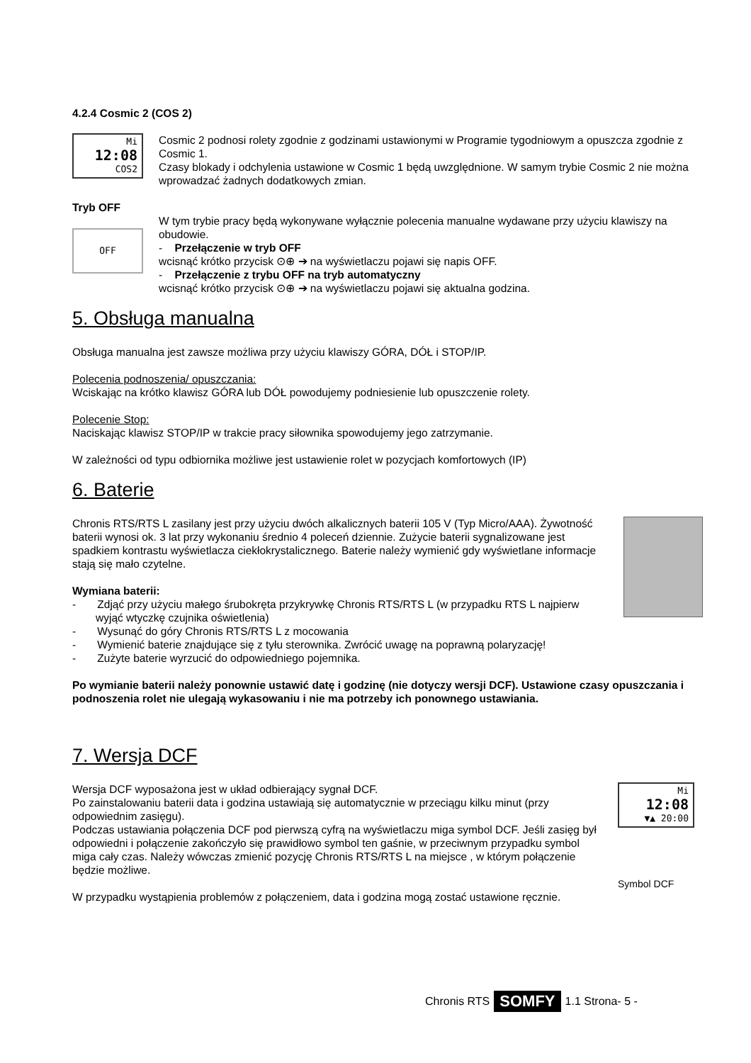4.2.4 Cosmic 2 (COS 2)
Mi
12:08
COS2
Cosmic 2 podnosi rolety zgodnie z godzinami ustawionymi w Programie tygodniowym a opuszcza zgodnie z Cosmic 1.
Czasy blokady i odchylenia ustawione w Cosmic 1 będą uwzględnione. W samym trybie Cosmic 2 nie można wprowadzać żadnych dodatkowych zmian.
Tryb OFF
OFF
W tym trybie pracy będą wykonywane wyłącznie polecenia manualne wydawane przy użyciu klawiszy na obudowie.
- Przełączenie w tryb OFF
wcisnąć krótko przycisk ⊙⊕ ➔ na wyświetlaczu pojawi się napis OFF.
- Przełączenie z trybu OFF na tryb automatyczny
wcisnąć krótko przycisk ⊙⊕ ➔ na wyświetlaczu pojawi się aktualna godzina.
5. Obsługa manualna
Obsługa manualna jest zawsze możliwa przy użyciu klawiszy GÓRA, DÓŁ i STOP/IP.
Polecenia podnoszenia/ opuszczania:
Wciskając na krótko klawisz GÓRA lub DÓŁ powodujemy podniesienie lub opuszczenie rolety.
Polecenie Stop:
Naciskając klawisz STOP/IP w trakcie pracy siłownika spowodujemy jego zatrzymanie.
W zależności od typu odbiornika możliwe jest ustawienie rolet w pozycjach komfortowych (IP)
6. Baterie
Chronis RTS/RTS L zasilany jest przy użyciu dwóch alkalicznych baterii 105 V (Typ Micro/AAA). Żywotność baterii wynosi ok. 3 lat przy wykonaniu średnio 4 poleceń dziennie. Zużycie baterii sygnalizowane jest spadkiem kontrastu wyświetlacza ciekłokrystalicznego. Baterie należy wymienić gdy wyświetlane informacje stają się mało czytelne.
Wymiana baterii:
- Zdjąć przy użyciu małego śrubokręta przykrywkę Chronis RTS/RTS L (w przypadku RTS L najpierw wyjąć wtyczkę czujnika oświetlenia)
- Wysunąć do góry Chronis RTS/RTS L z mocowania
- Wymienić baterie znajdujące się z tyłu sterownika. Zwrócić uwagę na poprawną polaryzację!
- Zużyte baterie wyrzucić do odpowiedniego pojemnika.
Po wymianie baterii należy ponownie ustawić datę i godzinę (nie dotyczy wersji DCF). Ustawione czasy opuszczania i podnoszenia rolet nie ulegają wykasowaniu i nie ma potrzeby ich ponownego ustawiania.
7. Wersja DCF
Wersja DCF wyposażona jest w układ odbierający sygnał DCF.
Po zainstalowaniu baterii data i godzina ustawiają się automatycznie w przeciągu kilku minut (przy odpowiednim zasięgu).
Podczas ustawiania połączenia DCF pod pierwszą cyfrą na wyświetlaczu miga symbol DCF. Jeśli zasięg był odpowiedni i połączenie zakończyło się prawidłowo symbol ten gaśnie, w przeciwnym przypadku symbol miga cały czas. Należy wówczas zmienić pozycję Chronis RTS/RTS L na miejsce , w którym połączenie będzie możliwe.
W przypadku wystąpienia problemów z połączeniem, data i godzina mogą zostać ustawione ręcznie.
Mi
12:08
▼▲ 20:00
Symbol DCF
Chronis RTS SOMFY 1.1 Strona- 5 -